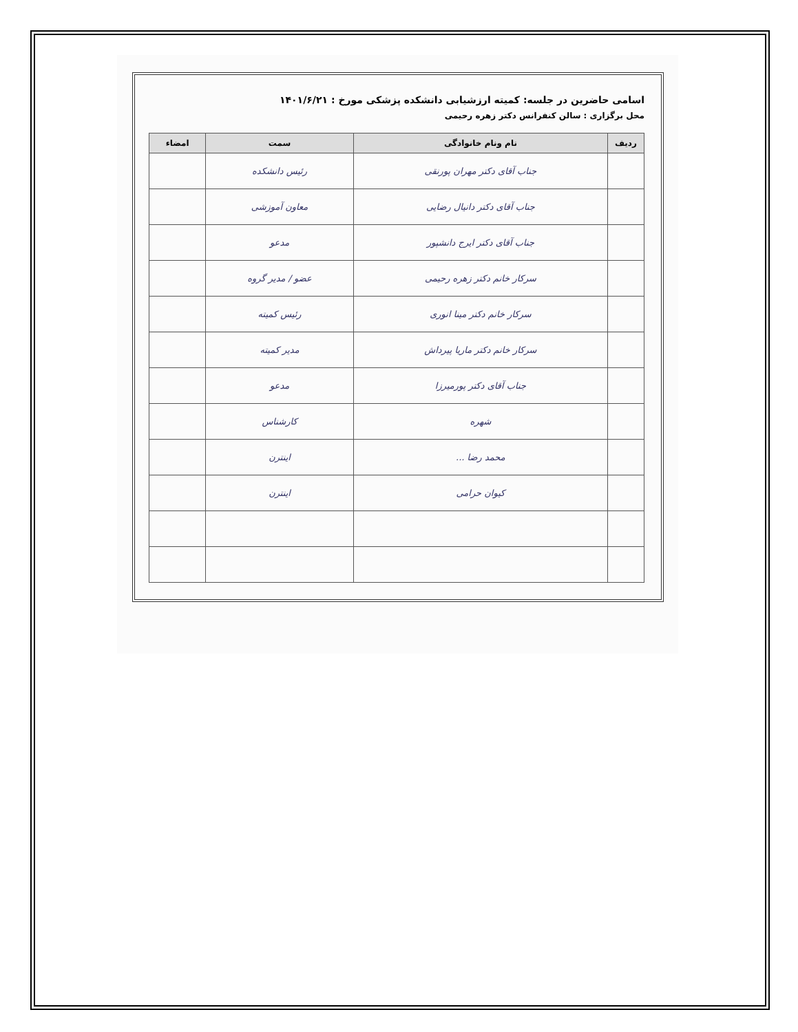اسامی حاضرین در جلسه: کمیته ارزشیابی دانشکده پزشکی مورخ : ۱۴۰۱/۶/۲۱
محل برگزاری : سالن کنفرانس دکتر زهره رحیمی
| ردیف | نام ونام خانوادگی | سمت | امضاء |
| --- | --- | --- | --- |
| | جناب آقای دکتر مهران پورنقی | رئیس دانشکده | |
| | جناب آقای دکتر دانیال رضایی | معاون آموزشی | |
| | جناب آقای دکتر ایرج دانشپور | مدعو | |
| | سرکار خانم دکتر زهره رحیمی | عضو / مدیر گروه | |
| | سرکار خانم دکتر مینا انوری | رئیس کمیته | |
| | سرکار خانم دکتر ماریا پیرداش | مدیر کمیته | |
| | جناب آقای دکتر پورمیرزا | مدعو | |
| | شهره | کارشناس | |
| | محمد رضا ... | اینترن | |
| | کیوان حرامی | اینترن | |